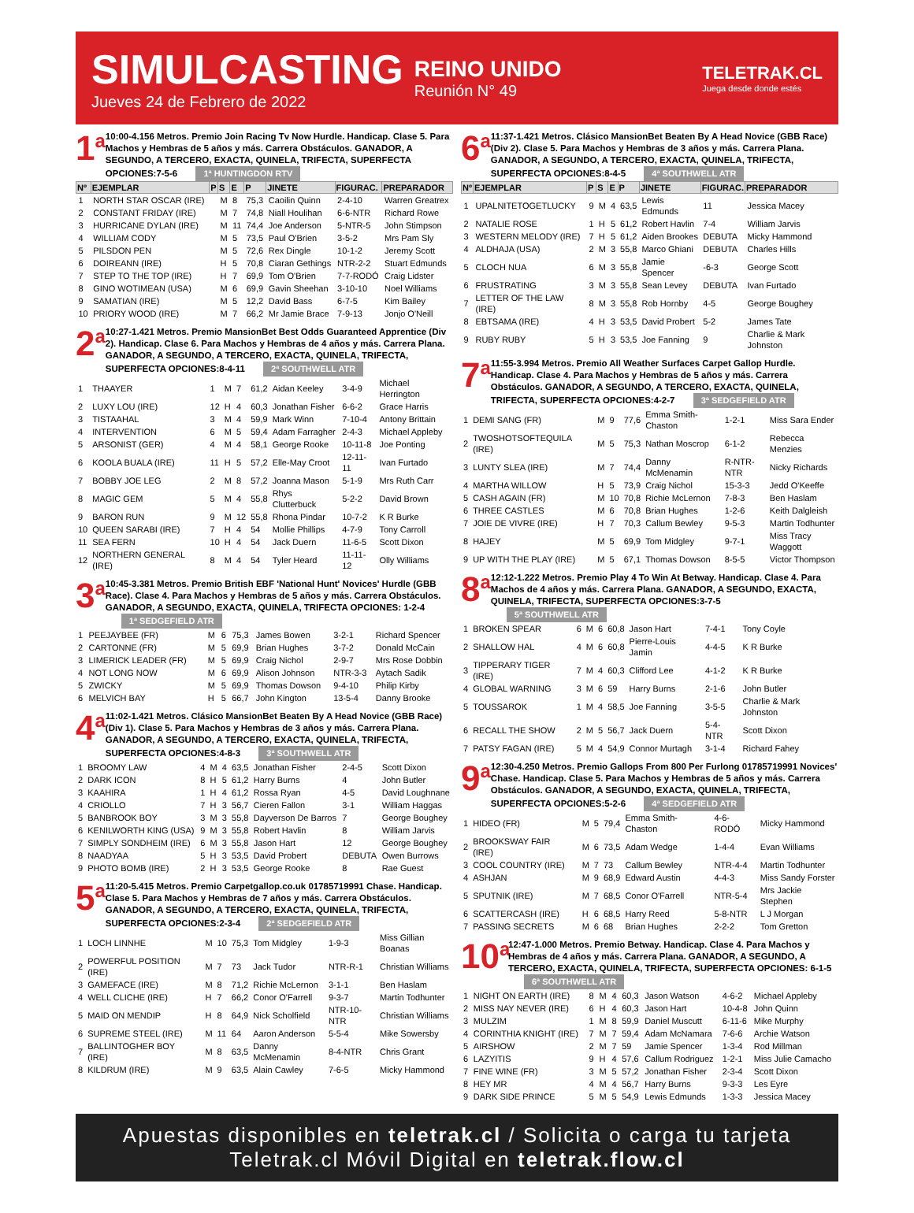SIMULCASTING
Jueves 24 de Febrero de 2022
REINO UNIDO
Reunión N° 49
TELETRAK.CL
Juega desde donde estés
1<sup>a</sup>
10:00-4.156 Metros. Premio Join Racing Tv Now Hurdle. Handicap. Clase 5. Para Machos y Hembras de 5 años y más. Carrera Obstáculos. GANADOR, A SEGUNDO, A TERCERO, EXACTA, QUINELA, TRIFECTA, SUPERFECTA OPCIONES:7-5-6 1ª HUNTINGDON RTV
| Nº | EJEMPLAR | P | S | E | P | JINETE | FIGURAC. | PREPARADOR |
| --- | --- | --- | --- | --- | --- | --- | --- | --- |
| 1 | NORTH STAR OSCAR (IRE) | | M | 8 | 75,3 | Caoilin Quinn | 2-4-10 | Warren Greatrex |
| 2 | CONSTANT FRIDAY (IRE) | | M | 7 | 74,8 | Niall Houlihan | 6-6-NTR | Richard Rowe |
| 3 | HURRICANE DYLAN (IRE) | | M | 11 | 74,4 | Joe Anderson | 5-NTR-5 | John Stimpson |
| 4 | WILLIAM CODY | | M | 5 | 73,5 | Paul O'Brien | 3-5-2 | Mrs Pam Sly |
| 5 | PILSDON PEN | | M | 5 | 72,6 | Rex Dingle | 10-1-2 | Jeremy Scott |
| 6 | DOIREANN (IRE) | | H | 5 | 70,8 | Ciaran Gethings | NTR-2-2 | Stuart Edmunds |
| 7 | STEP TO THE TOP (IRE) | | H | 7 | 69,9 | Tom O'Brien | 7-7-RODÓ | Craig Lidster |
| 8 | GINO WOTIMEAN (USA) | | M | 6 | 69,9 | Gavin Sheehan | 3-10-10 | Noel Williams |
| 9 | SAMATIAN (IRE) | | M | 5 | 12,2 | David Bass | 6-7-5 | Kim Bailey |
| 10 | PRIORY WOOD (IRE) | | M | 7 | 66,2 | Mr Jamie Brace | 7-9-13 | Jonjo O'Neill |
2<sup>a</sup>
10:27-1.421 Metros. Premio MansionBet Best Odds Guaranteed Apprentice (Div 2). Handicap. Clase 6. Para Machos y Hembras de 4 años y más. Carrera Plana. GANADOR, A SEGUNDO, A TERCERO, EXACTA, QUINELA, TRIFECTA, SUPERFECTA OPCIONES:8-4-11 2ª SOUTHWELL ATR
| 1 | THAAYER | 1 | M | 7 | 61,2 | Aidan Keeley | 3-4-9 | Michael Herrington |
| 2 | LUXY LOU (IRE) | 12 | H | 4 | 60,3 | Jonathan Fisher | 6-6-2 | Grace Harris |
| 3 | TISTAAHAL | 3 | M | 4 | 59,9 | Mark Winn | 7-10-4 | Antony Brittain |
| 4 | INTERVENTION | 6 | M | 5 | 59,4 | Adam Farragher | 2-4-3 | Michael Appleby |
| 5 | ARSONIST (GER) | 4 | M | 4 | 58,1 | George Rooke | 10-11-8 | Joe Ponting |
| 6 | KOOLA BUALA (IRE) | 11 | H | 5 | 57,2 | Elle-May Croot | 12-11-11 | Ivan Furtado |
| 7 | BOBBY JOE LEG | 2 | M | 8 | 57,2 | Joanna Mason | 5-1-9 | Mrs Ruth Carr |
| 8 | MAGIC GEM | 5 | M | 4 | 55,8 | Rhys Clutterbuck | 5-2-2 | David Brown |
| 9 | BARON RUN | 9 | M | 12 | 55,8 | Rhona Pindar | 10-7-2 | K R Burke |
| 10 | QUEEN SARABI (IRE) | 7 | H | 4 | 54 | Mollie Phillips | 4-7-9 | Tony Carroll |
| 11 | SEA FERN | 10 | H | 4 | 54 | Jack Duern | 11-6-5 | Scott Dixon |
| 12 | NORTHERN GENERAL (IRE) | 8 | M | 4 | 54 | Tyler Heard | 11-11-12 | Olly Williams |
3<sup>a</sup>
10:45-3.381 Metros. Premio British EBF 'National Hunt' Novices' Hurdle (GBB Race). Clase 4. Para Machos y Hembras de 5 años y más. Carrera Obstáculos. GANADOR, A SEGUNDO, EXACTA, QUINELA, TRIFECTA OPCIONES: 1-2-4 1ª SEDGEFIELD ATR
| 1 | PEEJAYBEE (FR) | | M | 6 | 75,3 | James Bowen | 3-2-1 | Richard Spencer |
| 2 | CARTONNE (FR) | | M | 5 | 69,9 | Brian Hughes | 3-7-2 | Donald McCain |
| 3 | LIMERICK LEADER (FR) | | M | 5 | 69,9 | Craig Nichol | 2-9-7 | Mrs Rose Dobbin |
| 4 | NOT LONG NOW | | M | 6 | 69,9 | Alison Johnson | NTR-3-3 | Aytach Sadik |
| 5 | ZWICKY | | M | 5 | 69,9 | Thomas Dowson | 9-4-10 | Philip Kirby |
| 6 | MELVICH BAY | | H | 5 | 66,7 | John Kington | 13-5-4 | Danny Brooke |
4<sup>a</sup>
11:02-1.421 Metros. Clásico MansionBet Beaten By A Head Novice (GBB Race) (Div 1). Clase 5. Para Machos y Hembras de 3 años y más. Carrera Plana. GANADOR, A SEGUNDO, A TERCERO, EXACTA, QUINELA, TRIFECTA, SUPERFECTA OPCIONES:4-8-3 3ª SOUTHWELL ATR
| 1 | BROOMY LAW | 4 | M | 4 | 63,5 | Jonathan Fisher | 2-4-5 | Scott Dixon |
| 2 | DARK ICON | 8 | H | 5 | 61,2 | Harry Burns | 4 | John Butler |
| 3 | KAAHIRA | 1 | H | 4 | 61,2 | Rossa Ryan | 4-5 | David Loughnane |
| 4 | CRIOLLO | 7 | H | 3 | 56,7 | Cieren Fallon | 3-1 | William Haggas |
| 5 | BANBROOK BOY | 3 | M | 3 | 55,8 | Dayverson De Barros | 7 | George Boughey |
| 6 | KENILWORTH KING (USA) | 9 | M | 3 | 55,8 | Robert Havlin | 8 | William Jarvis |
| 7 | SIMPLY SONDHEIM (IRE) | 6 | M | 3 | 55,8 | Jason Hart | 12 | George Boughey |
| 8 | NAADYAA | 5 | H | 3 | 53,5 | David Probert | DEBUTA | Owen Burrows |
| 9 | PHOTO BOMB (IRE) | 2 | H | 3 | 53,5 | George Rooke | 8 | Rae Guest |
5<sup>a</sup>
11:20-5.415 Metros. Premio Carpetgallop.co.uk 01785719991 Chase. Handicap. Clase 5. Para Machos y Hembras de 7 años y más. Carrera Obstáculos. GANADOR, A SEGUNDO, A TERCERO, EXACTA, QUINELA, TRIFECTA, SUPERFECTA OPCIONES:2-3-4 2ª SEDGEFIELD ATR
| 1 | LOCH LINNHE | | M | 10 | 75,3 | Tom Midgley | 1-9-3 | Miss Gillian Boanas |
| 2 | POWERFUL POSITION (IRE) | | M | 7 | 73 | Jack Tudor | NTR-R-1 | Christian Williams |
| 3 | GAMEFACE (IRE) | | M | 8 | 71,2 | Richie McLernon | 3-1-1 | Ben Haslam |
| 4 | WELL CLICHE (IRE) | | H | 7 | 66,2 | Conor O'Farrell | 9-3-7 | Martin Todhunter |
| 5 | MAID ON MENDIP | | H | 8 | 64,9 | Nick Scholfield | NTR-10-NTR | Christian Williams |
| 6 | SUPREME STEEL (IRE) | | M | 11 | 64 | Aaron Anderson | 5-5-4 | Mike Sowersby |
| 7 | BALLINTOGHER BOY (IRE) | | M | 8 | 63,5 | Danny McMenamin | 8-4-NTR | Chris Grant |
| 8 | KILDRUM (IRE) | | M | 9 | 63,5 | Alain Cawley | 7-6-5 | Micky Hammond |
6<sup>a</sup>
11:37-1.421 Metros. Clásico MansionBet Beaten By A Head Novice (GBB Race) (Div 2). Clase 5. Para Machos y Hembras de 3 años y más. Carrera Plana. GANADOR, A SEGUNDO, A TERCERO, EXACTA, QUINELA, TRIFECTA, SUPERFECTA OPCIONES:8-4-5 4ª SOUTHWELL ATR
| Nº | EJEMPLAR | P | S | E | P | JINETE | FIGURAC. | PREPARADOR |
| --- | --- | --- | --- | --- | --- | --- | --- | --- |
| 1 | UPALNITETOGETLUCKY | 9 | M | 4 | 63,5 | Lewis Edmunds | 11 | Jessica Macey |
| 2 | NATALIE ROSE | 1 | H | 5 | 61,2 | Robert Havlin | 7-4 | William Jarvis |
| 3 | WESTERN MELODY (IRE) | 7 | H | 5 | 61,2 | Aiden Brookes | DEBUTA | Micky Hammond |
| 4 | ALDHAJA (USA) | 2 | M | 3 | 55,8 | Marco Ghiani | DEBUTA | Charles Hills |
| 5 | CLOCH NUA | 6 | M | 3 | 55,8 | Jamie Spencer | -6-3 | George Scott |
| 6 | FRUSTRATING | 3 | M | 3 | 55,8 | Sean Levey | DEBUTA | Ivan Furtado |
| 7 | LETTER OF THE LAW (IRE) | 8 | M | 3 | 55,8 | Rob Hornby | 4-5 | George Boughey |
| 8 | EBTSAMA (IRE) | 4 | H | 3 | 53,5 | David Probert | 5-2 | James Tate |
| 9 | RUBY RUBY | 5 | H | 3 | 53,5 | Joe Fanning | 9 | Charlie & Mark Johnston |
7<sup>a</sup>
11:55-3.994 Metros. Premio All Weather Surfaces Carpet Gallop Hurdle. Handicap. Clase 4. Para Machos y Hembras de 5 años y más. Carrera Obstáculos. GANADOR, A SEGUNDO, A TERCERO, EXACTA, QUINELA, TRIFECTA, SUPERFECTA OPCIONES:4-2-7 3ª SEDGEFIELD ATR
| 1 | DEMI SANG (FR) | | M | 9 | 77,6 | Emma Smith-Chaston | 1-2-1 | Miss Sara Ender |
| 2 | TWOSHOTSOFTEQUILA (IRE) | | M | 5 | 75,3 | Nathan Moscrop | 6-1-2 | Rebecca Menzies |
| 3 | LUNTY SLEA (IRE) | | M | 7 | 74,4 | Danny McMenamin | R-NTR-NTR | Nicky Richards |
| 4 | MARTHA WILLOW | | H | 5 | 73,9 | Craig Nichol | 15-3-3 | Jedd O'Keeffe |
| 5 | CASH AGAIN (FR) | | M | 10 | 70,8 | Richie McLernon | 7-8-3 | Ben Haslam |
| 6 | THREE CASTLES | | M | 6 | 70,8 | Brian Hughes | 1-2-6 | Keith Dalgleish |
| 7 | JOIE DE VIVRE (IRE) | | H | 7 | 70,3 | Callum Bewley | 9-5-3 | Martin Todhunter |
| 8 | HAJEY | | M | 5 | 69,9 | Tom Midgley | 9-7-1 | Miss Tracy Waggott |
| 9 | UP WITH THE PLAY (IRE) | | M | 5 | 67,1 | Thomas Dowson | 8-5-5 | Victor Thompson |
8<sup>a</sup>
12:12-1.222 Metros. Premio Play 4 To Win At Betway. Handicap. Clase 4. Para Machos de 4 años y más. Carrera Plana. GANADOR, A SEGUNDO, EXACTA, QUINELA, TRIFECTA, SUPERFECTA OPCIONES:3-7-5 5ª SOUTHWELL ATR
| 1 | BROKEN SPEAR | 6 | M | 6 | 60,8 | Jason Hart | 7-4-1 | Tony Coyle |
| 2 | SHALLOW HAL | 4 | M | 6 | 60,8 | Pierre-Louis Jamin | 4-4-5 | K R Burke |
| 3 | TIPPERARY TIGER (IRE) | 7 | M | 4 | 60,3 | Clifford Lee | 4-1-2 | K R Burke |
| 4 | GLOBAL WARNING | 3 | M | 6 | 59 | Harry Burns | 2-1-6 | John Butler |
| 5 | TOUSSAROK | 1 | M | 4 | 58,5 | Joe Fanning | 3-5-5 | Charlie & Mark Johnston |
| 6 | RECALL THE SHOW | 2 | M | 5 | 56,7 | Jack Duern | 5-4-NTR | Scott Dixon |
| 7 | PATSY FAGAN (IRE) | 5 | M | 4 | 54,9 | Connor Murtagh | 3-1-4 | Richard Fahey |
9<sup>a</sup>
12:30-4.250 Metros. Premio Gallops From 800 Per Furlong 01785719991 Novices' Chase. Handicap. Clase 5. Para Machos y Hembras de 5 años y más. Carrera Obstáculos. GANADOR, A SEGUNDO, EXACTA, QUINELA, TRIFECTA, SUPERFECTA OPCIONES:5-2-6 4ª SEDGEFIELD ATR
| 1 | HIDEO (FR) | | M | 5 | 79,4 | Emma Smith-Chaston | 4-6-RODÓ | Micky Hammond |
| 2 | BROOKSWAY FAIR (IRE) | | M | 6 | 73,5 | Adam Wedge | 1-4-4 | Evan Williams |
| 3 | COOL COUNTRY (IRE) | | M | 7 | 73 | Callum Bewley | NTR-4-4 | Martin Todhunter |
| 4 | ASHJAN | | M | 9 | 68,9 | Edward Austin | 4-4-3 | Miss Sandy Forster |
| 5 | SPUTNIK (IRE) | | M | 7 | 68,5 | Conor O'Farrell | NTR-5-4 | Mrs Jackie Stephen |
| 6 | SCATTERCASH (IRE) | | H | 6 | 68,5 | Harry Reed | 5-8-NTR | L J Morgan |
| 7 | PASSING SECRETS | | M | 6 | 68 | Brian Hughes | 2-2-2 | Tom Gretton |
10<sup>a</sup>
12:47-1.000 Metros. Premio Betway. Handicap. Clase 4. Para Machos y Hembras de 4 años y más. Carrera Plana. GANADOR, A SEGUNDO, A TERCERO, EXACTA, QUINELA, TRIFECTA, SUPERFECTA OPCIONES: 6-1-5 6ª SOUTHWELL ATR
| 1 | NIGHT ON EARTH (IRE) | 8 | M | 4 | 60,3 | Jason Watson | 4-6-2 | Michael Appleby |
| 2 | MISS NAY NEVER (IRE) | 6 | H | 4 | 60,3 | Jason Hart | 10-4-8 | John Quinn |
| 3 | MULZIM | 1 | M | 8 | 59,9 | Daniel Muscutt | 6-11-6 | Mike Murphy |
| 4 | CORINTHIA KNIGHT (IRE) | 7 | M | 7 | 59,4 | Adam McNamara | 7-6-6 | Archie Watson |
| 5 | AIRSHOW | 2 | M | 7 | 59 | Jamie Spencer | 1-3-4 | Rod Millman |
| 6 | LAZYITIS | 9 | H | 4 | 57,6 | Callum Rodriguez | 1-2-1 | Miss Julie Camacho |
| 7 | FINE WINE (FR) | 3 | M | 5 | 57,2 | Jonathan Fisher | 2-3-4 | Scott Dixon |
| 8 | HEY MR | 4 | M | 4 | 56,7 | Harry Burns | 9-3-3 | Les Eyre |
| 9 | DARK SIDE PRINCE | 5 | M | 5 | 54,9 | Lewis Edmunds | 1-3-3 | Jessica Macey |
Apuestas disponibles en teletrak.cl / Solicita o carga tu tarjeta Teletrak.cl Móvil Digital en teletrak.flow.cl